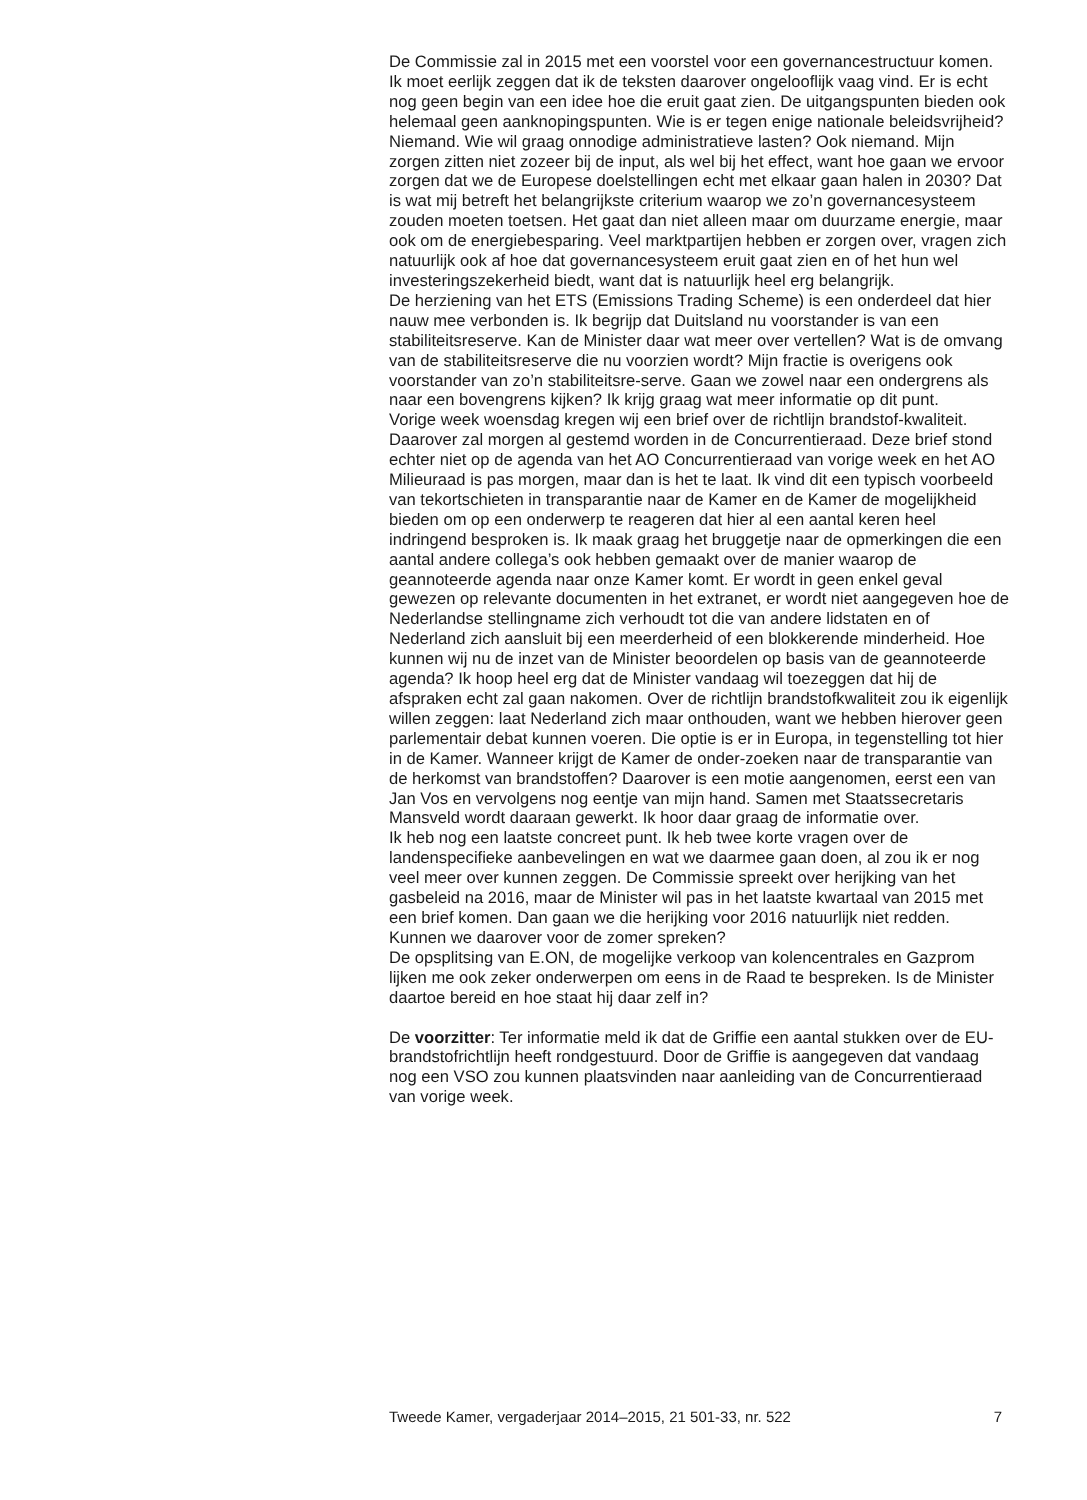De Commissie zal in 2015 met een voorstel voor een governancestructuur komen. Ik moet eerlijk zeggen dat ik de teksten daarover ongelooflijk vaag vind. Er is echt nog geen begin van een idee hoe die eruit gaat zien. De uitgangspunten bieden ook helemaal geen aanknopingspunten. Wie is er tegen enige nationale beleidsvrijheid? Niemand. Wie wil graag onnodige administratieve lasten? Ook niemand. Mijn zorgen zitten niet zozeer bij de input, als wel bij het effect, want hoe gaan we ervoor zorgen dat we de Europese doelstellingen echt met elkaar gaan halen in 2030? Dat is wat mij betreft het belangrijkste criterium waarop we zo’n governancesysteem zouden moeten toetsen. Het gaat dan niet alleen maar om duurzame energie, maar ook om de energiebesparing. Veel marktpartijen hebben er zorgen over, vragen zich natuurlijk ook af hoe dat governancesysteem eruit gaat zien en of het hun wel investeringszekerheid biedt, want dat is natuurlijk heel erg belangrijk.
De herziening van het ETS (Emissions Trading Scheme) is een onderdeel dat hier nauw mee verbonden is. Ik begrijp dat Duitsland nu voorstander is van een stabiliteitsreserve. Kan de Minister daar wat meer over vertellen? Wat is de omvang van de stabiliteitsreserve die nu voorzien wordt? Mijn fractie is overigens ook voorstander van zo’n stabiliteitsre-serve. Gaan we zowel naar een ondergrens als naar een bovengrens kijken? Ik krijg graag wat meer informatie op dit punt.
Vorige week woensdag kregen wij een brief over de richtlijn brandstof-kwaliteit. Daarover zal morgen al gestemd worden in de Concurrentieraad. Deze brief stond echter niet op de agenda van het AO Concurrentieraad van vorige week en het AO Milieuraad is pas morgen, maar dan is het te laat. Ik vind dit een typisch voorbeeld van tekortschieten in transparantie naar de Kamer en de Kamer de mogelijkheid bieden om op een onderwerp te reageren dat hier al een aantal keren heel indringend besproken is. Ik maak graag het bruggetje naar de opmerkingen die een aantal andere collega’s ook hebben gemaakt over de manier waarop de geannoteerde agenda naar onze Kamer komt. Er wordt in geen enkel geval gewezen op relevante documenten in het extranet, er wordt niet aangegeven hoe de Nederlandse stellingname zich verhoudt tot die van andere lidstaten en of Nederland zich aansluit bij een meerderheid of een blokkerende minderheid. Hoe kunnen wij nu de inzet van de Minister beoordelen op basis van de geannoteerde agenda? Ik hoop heel erg dat de Minister vandaag wil toezeggen dat hij de afspraken echt zal gaan nakomen. Over de richtlijn brandstofkwaliteit zou ik eigenlijk willen zeggen: laat Nederland zich maar onthouden, want we hebben hierover geen parlementair debat kunnen voeren. Die optie is er in Europa, in tegenstelling tot hier in de Kamer. Wanneer krijgt de Kamer de onder-zoeken naar de transparantie van de herkomst van brandstoffen? Daarover is een motie aangenomen, eerst een van Jan Vos en vervolgens nog eentje van mijn hand. Samen met Staatssecretaris Mansveld wordt daaraan gewerkt. Ik hoor daar graag de informatie over.
Ik heb nog een laatste concreet punt. Ik heb twee korte vragen over de landenspecifieke aanbevelingen en wat we daarmee gaan doen, al zou ik er nog veel meer over kunnen zeggen. De Commissie spreekt over herijking van het gasbeleid na 2016, maar de Minister wil pas in het laatste kwartaal van 2015 met een brief komen. Dan gaan we die herijking voor 2016 natuurlijk niet redden. Kunnen we daarover voor de zomer spreken?
De opsplitsing van E.ON, de mogelijke verkoop van kolencentrales en Gazprom lijken me ook zeker onderwerpen om eens in de Raad te bespreken. Is de Minister daartoe bereid en hoe staat hij daar zelf in?
De voorzitter: Ter informatie meld ik dat de Griffie een aantal stukken over de EU-brandstofrichtlijn heeft rondgestuurd. Door de Griffie is aangegeven dat vandaag nog een VSO zou kunnen plaatsvinden naar aanleiding van de Concurrentieraad van vorige week.
Tweede Kamer, vergaderjaar 2014–2015, 21 501-33, nr. 522 7